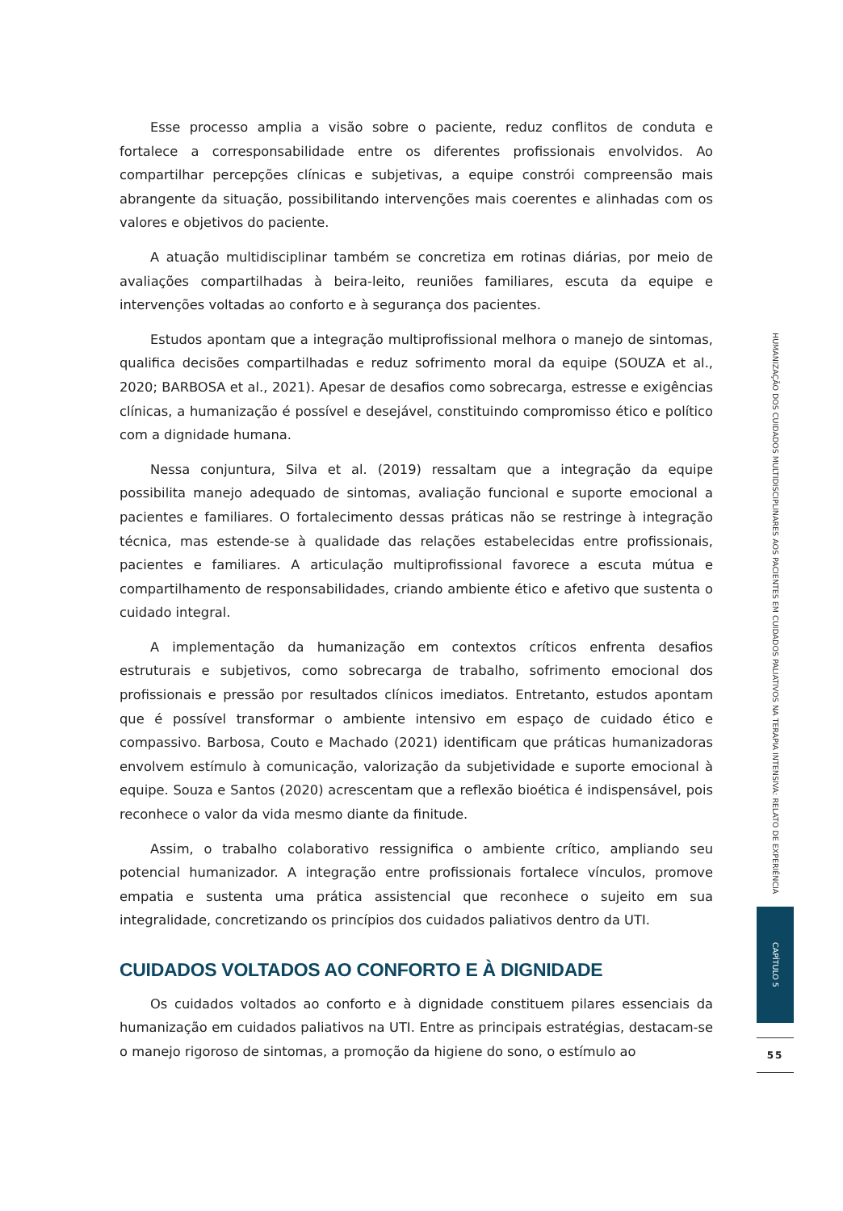Esse processo amplia a visão sobre o paciente, reduz conflitos de conduta e fortalece a corresponsabilidade entre os diferentes profissionais envolvidos. Ao compartilhar percepções clínicas e subjetivas, a equipe constrói compreensão mais abrangente da situação, possibilitando intervenções mais coerentes e alinhadas com os valores e objetivos do paciente.
A atuação multidisciplinar também se concretiza em rotinas diárias, por meio de avaliações compartilhadas à beira-leito, reuniões familiares, escuta da equipe e intervenções voltadas ao conforto e à segurança dos pacientes.
Estudos apontam que a integração multiprofissional melhora o manejo de sintomas, qualifica decisões compartilhadas e reduz sofrimento moral da equipe (SOUZA et al., 2020; BARBOSA et al., 2021). Apesar de desafios como sobrecarga, estresse e exigências clínicas, a humanização é possível e desejável, constituindo compromisso ético e político com a dignidade humana.
Nessa conjuntura, Silva et al. (2019) ressaltam que a integração da equipe possibilita manejo adequado de sintomas, avaliação funcional e suporte emocional a pacientes e familiares. O fortalecimento dessas práticas não se restringe à integração técnica, mas estende-se à qualidade das relações estabelecidas entre profissionais, pacientes e familiares. A articulação multiprofissional favorece a escuta mútua e compartilhamento de responsabilidades, criando ambiente ético e afetivo que sustenta o cuidado integral.
A implementação da humanização em contextos críticos enfrenta desafios estruturais e subjetivos, como sobrecarga de trabalho, sofrimento emocional dos profissionais e pressão por resultados clínicos imediatos. Entretanto, estudos apontam que é possível transformar o ambiente intensivo em espaço de cuidado ético e compassivo. Barbosa, Couto e Machado (2021) identificam que práticas humanizadoras envolvem estímulo à comunicação, valorização da subjetividade e suporte emocional à equipe. Souza e Santos (2020) acrescentam que a reflexão bioética é indispensável, pois reconhece o valor da vida mesmo diante da finitude.
Assim, o trabalho colaborativo ressignifica o ambiente crítico, ampliando seu potencial humanizador. A integração entre profissionais fortalece vínculos, promove empatia e sustenta uma prática assistencial que reconhece o sujeito em sua integralidade, concretizando os princípios dos cuidados paliativos dentro da UTI.
CUIDADOS VOLTADOS AO CONFORTO E À DIGNIDADE
Os cuidados voltados ao conforto e à dignidade constituem pilares essenciais da humanização em cuidados paliativos na UTI. Entre as principais estratégias, destacam-se o manejo rigoroso de sintomas, a promoção da higiene do sono, o estímulo ao
HUMANIZAÇÃO DOS CUIDADOS MULTIDISCIPLINARES AOS PACIENTES EM CUIDADOS PALIATIVOS NA TERAPIA INTENSIVA: RELATO DE EXPERIÊNCIA
CAPÍTULO 5
55